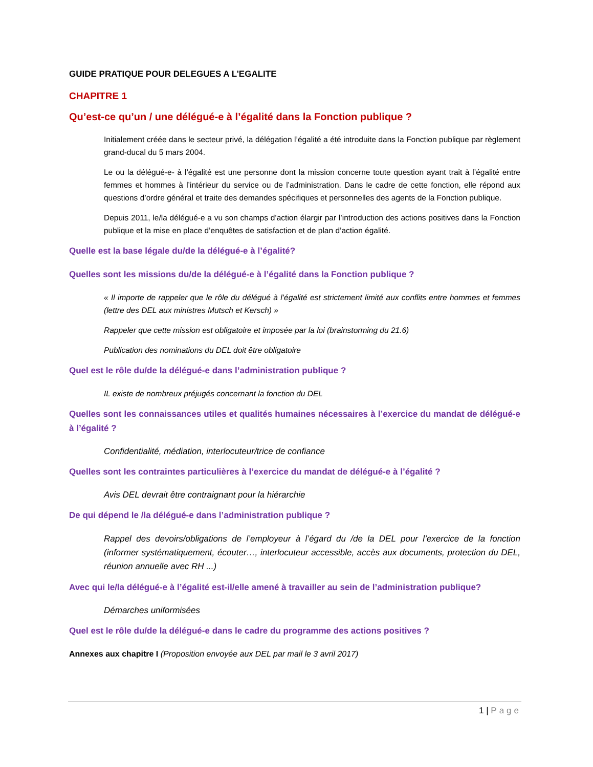GUIDE PRATIQUE POUR DELEGUES A L’EGALITE
CHAPITRE 1
Qu’est-ce qu’un / une délégué-e à l’égalité dans la Fonction publique ?
Initialement créée dans le secteur privé, la délégation l’égalité a été introduite dans la Fonction publique par règlement grand-ducal du 5 mars 2004.
Le ou la délégué-e- à l’égalité est une personne dont la mission concerne toute question ayant trait à l’égalité entre femmes et hommes à l’intérieur du service ou de l’administration. Dans le cadre de cette fonction, elle répond aux questions d’ordre général et traite des demandes spécifiques et personnelles des agents de la Fonction publique.
Depuis 2011, le/la délégué-e a vu son champs d’action élargir par l’introduction des actions positives dans la Fonction publique et la mise en place d’enquêtes de satisfaction et de plan d’action égalité.
Quelle est la base légale du/de la délégué-e à l’égalité?
Quelles sont les missions du/de la délégué-e à l’égalité dans la Fonction publique ?
« Il importe de rappeler que le rôle du délégué à l’égalité est strictement limité aux conflits entre hommes et femmes (lettre des DEL aux ministres Mutsch et Kersch) »
Rappeler que cette mission est obligatoire et imposée par la loi (brainstorming du 21.6)
Publication des nominations du DEL doit être obligatoire
Quel est le rôle du/de la délégué-e dans l’administration publique ?
IL existe de nombreux préjugés concernant la fonction du DEL
Quelles sont les connaissances utiles et qualités humaines nécessaires à l’exercice du mandat de délégué-e à l’égalité ?
Confidentialité, médiation, interlocuteur/trice de confiance
Quelles sont les contraintes particulières à l’exercice du mandat de délégué-e à l’égalité ?
Avis DEL devrait être contraignant pour la hiérarchie
De qui dépend le /la délégué-e dans l’administration publique ?
Rappel des devoirs/obligations de l’employeur à l’égard du /de la DEL pour l’exercice de la fonction (informer systématiquement, écouter…, interlocuteur accessible, accès aux documents, protection du DEL, réunion annuelle avec RH ...)
Avec qui le/la délégué-e à l’égalité est-il/elle amené à travailler au sein de l’administration publique?
Démarches uniformisées
Quel est le rôle du/de la délégué-e dans le cadre du programme des actions positives ?
Annexes aux chapitre I (Proposition envoyée aux DEL par mail le 3 avril 2017)
1 | Page